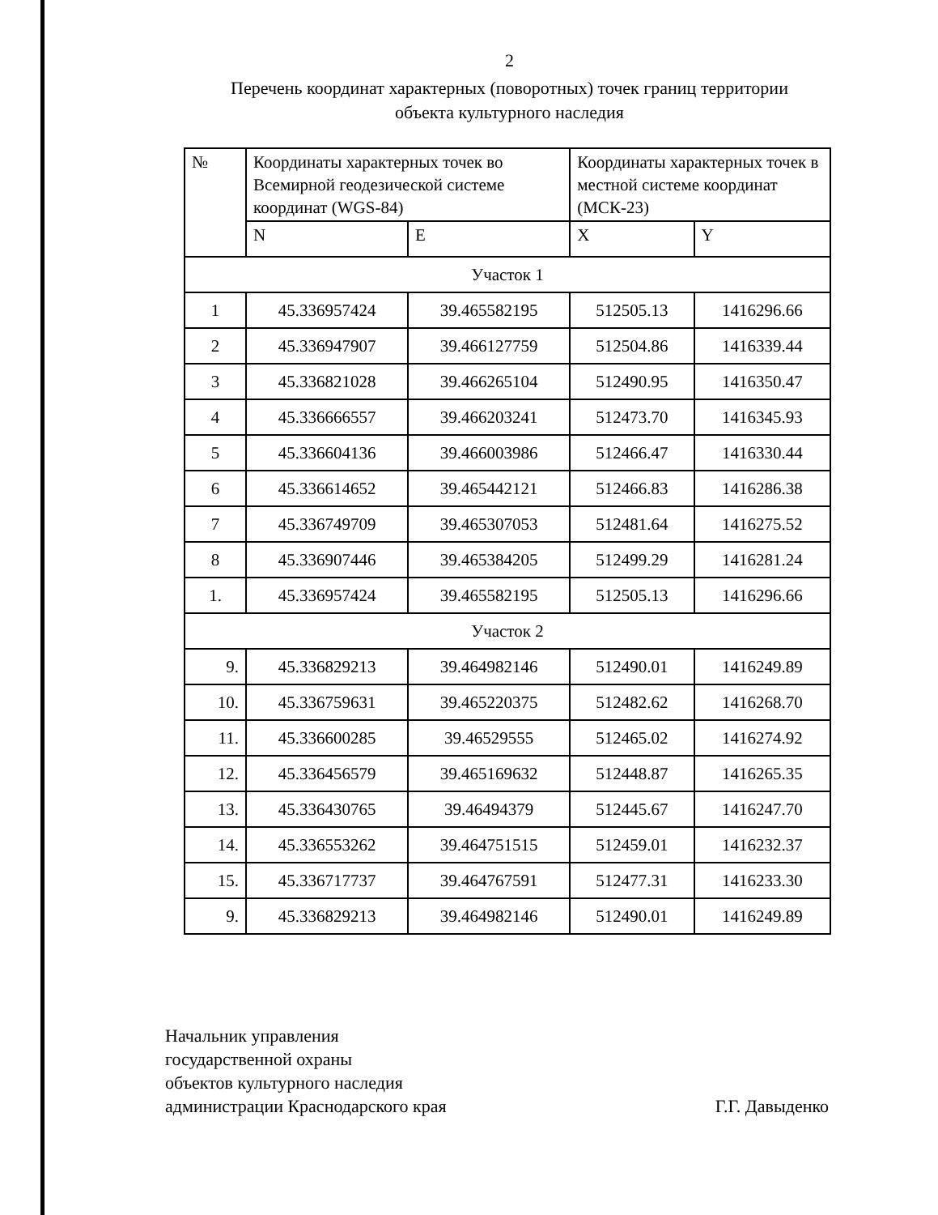2
Перечень координат характерных (поворотных) точек границ территории
объекта культурного наследия
| № | Координаты характерных точек во Всемирной геодезической системе координат (WGS-84) | | Координаты характерных точек в местной системе координат (МСК-23) | |
| --- | --- | --- | --- | --- |
| | N | E | X | Y |
| Участок 1 | | | | |
| 1 | 45.336957424 | 39.465582195 | 512505.13 | 1416296.66 |
| 2 | 45.336947907 | 39.466127759 | 512504.86 | 1416339.44 |
| 3 | 45.336821028 | 39.466265104 | 512490.95 | 1416350.47 |
| 4 | 45.336666557 | 39.466203241 | 512473.70 | 1416345.93 |
| 5 | 45.336604136 | 39.466003986 | 512466.47 | 1416330.44 |
| 6 | 45.336614652 | 39.465442121 | 512466.83 | 1416286.38 |
| 7 | 45.336749709 | 39.465307053 | 512481.64 | 1416275.52 |
| 8 | 45.336907446 | 39.465384205 | 512499.29 | 1416281.24 |
| 1. | 45.336957424 | 39.465582195 | 512505.13 | 1416296.66 |
| Участок 2 | | | | |
| 9. | 45.336829213 | 39.464982146 | 512490.01 | 1416249.89 |
| 10. | 45.336759631 | 39.465220375 | 512482.62 | 1416268.70 |
| 11. | 45.336600285 | 39.46529555 | 512465.02 | 1416274.92 |
| 12. | 45.336456579 | 39.465169632 | 512448.87 | 1416265.35 |
| 13. | 45.336430765 | 39.46494379 | 512445.67 | 1416247.70 |
| 14. | 45.336553262 | 39.464751515 | 512459.01 | 1416232.37 |
| 15. | 45.336717737 | 39.464767591 | 512477.31 | 1416233.30 |
| 9. | 45.336829213 | 39.464982146 | 512490.01 | 1416249.89 |
Начальник управления
государственной охраны
объектов культурного наследия
администрации Краснодарского края
Г.Г. Давыденко